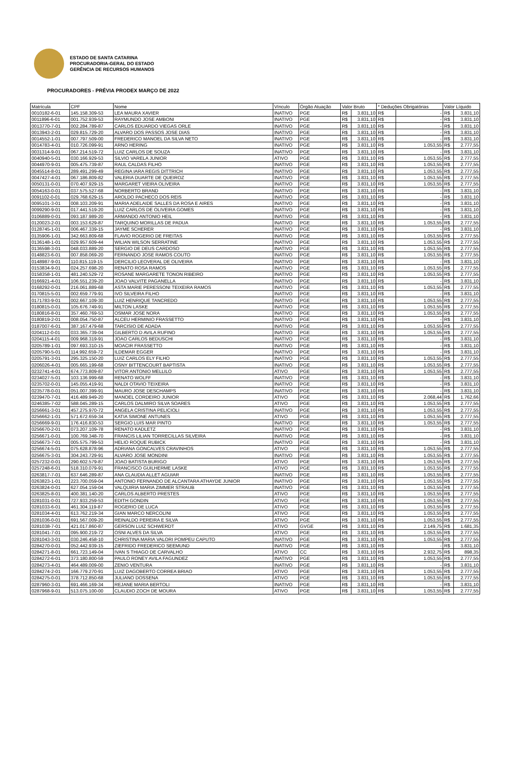ESTADO DE SANTA CATARINA
PROCURADORIA-GERAL DO ESTADO
GERÊNCIA DE RECURSOS HUMANOS
PROCURADORES - PRÉVIA PRODEX MARÇO DE 2022
| Matrícula | CPF | Nome | Vínculo | Órgão Atuação | Valor Bruto | | * Deduções Obrigatórias | | Valor Líquido | |
| --- | --- | --- | --- | --- | --- | --- | --- | --- | --- | --- |
| 0010182-6-01 | 145.158.309-53 | LEA MAURA XAVIER | INATIVO | PGE | R$ | 3.831,10 | R$ | - | R$ | 3.831,10 |
| 0011896-6-01 | 001.752.939-53 | RAYMUNDO JOSE AMBONI | INATIVO | PGE | R$ | 3.831,10 | R$ | - | R$ | 3.831,10 |
| 0013770-7-01 | 002.284.789-87 | CARLOS EDUARDO VIEGAS ORLE | INATIVO | PGE | R$ | 3.831,10 | R$ | - | R$ | 3.831,10 |
| 0013943-2-01 | 029.815.729-20 | ALVARO DOS PASSOS JOSE DIAS | INATIVO | PGE | R$ | 3.831,10 | R$ | - | R$ | 3.831,10 |
| 0014552-1-01 | 007.797.509-00 | FREDERICO MANOEL DA SILVA NETO | INATIVO | PGE | R$ | 3.831,10 | R$ | - | R$ | 3.831,10 |
| 0014783-4-01 | 010.726.099-91 | ARNO HERING | INATIVO | PGE | R$ | 3.831,10 | R$ | 1.053,55 | R$ | 2.777,55 |
| 0031314-9-01 | 067.214.519-72 | LUIZ CARLOS DE SOUZA | INATIVO | PGE | R$ | 3.831,10 | R$ | - | R$ | 3.831,10 |
| 0040940-5-01 | 030.166.929-53 | SILVIO VARELA JUNIOR | ATIVO | PGE | R$ | 3.831,10 | R$ | 1.053,55 | R$ | 2.777,55 |
| 0044970-9-01 | 005.475.739-87 | RAUL CALDAS FILHO | INATIVO | PGE | R$ | 3.831,10 | R$ | 1.053,55 | R$ | 2.777,55 |
| 0045514-8-01 | 289.491.299-49 | REGINA IARA REGIS DITTRICH | INATIVO | PGE | R$ | 3.831,10 | R$ | 1.053,55 | R$ | 2.777,55 |
| 0047427-4-01 | 067.186.809-82 | VALERIA DUARTE DE QUEIROZ | INATIVO | PGE | R$ | 3.831,10 | R$ | 1.053,55 | R$ | 2.777,55 |
| 0050131-0-01 | 070.407.929-15 | MARGARET VIEIRA OLIVEIRA | INATIVO | PGE | R$ | 3.831,10 | R$ | 1.053,55 | R$ | 2.777,55 |
| 0054163-0-01 | 037.575.527-68 | NORBERTO BRAND | INATIVO | PGE | R$ | 3.831,10 | R$ | - | R$ | 3.831,10 |
| 0091102-0-01 | 029.768.629-15 | AROLDO PACHECO DOS REIS | INATIVO | PGE | R$ | 3.831,10 | R$ | - | R$ | 3.831,10 |
| 0095101-3-01 | 008.103.209-91 | MARIA ADELAIDE SALLES DA ROSA E AIRES | INATIVO | PGE | R$ | 3.831,10 | R$ | - | R$ | 3.831,10 |
| 0099290-9-01 | 017.441.519-20 | LUIZ CARLOS DE OLIVEIRA GOMES | INATIVO | PGE | R$ | 3.831,10 | R$ | - | R$ | 3.831,10 |
| 0106889-0-01 | 093.187.989-20 | ARMANDO ANTONIO HEIL | INATIVO | PGE | R$ | 3.831,10 | R$ | - | R$ | 3.831,10 |
| 0120023-2-01 | 003.153.629-87 | TARQUINO MORILLAS DE PADUA | INATIVO | PGE | R$ | 3.831,10 | R$ | 1.053,55 | R$ | 2.777,55 |
| 0128745-1-01 | 006.467.339-15 | JAYME SCHERER | INATIVO | PGE | R$ | 3.831,10 | R$ | - | R$ | 3.831,10 |
| 0135906-1-01 | 342.663.809-68 | FLAVIO ROGERIO DE FREITAS | INATIVO | PGE | R$ | 3.831,10 | R$ | 1.053,55 | R$ | 2.777,55 |
| 0136148-1-01 | 029.957.609-44 | WILIAN WILSON SERRATINE | INATIVO | PGE | R$ | 3.831,10 | R$ | 1.053,55 | R$ | 2.777,55 |
| 0136598-3-01 | 048.033.889-20 | SERGIO DE DEUS CARDOSO | INATIVO | PGE | R$ | 3.831,10 | R$ | 1.053,55 | R$ | 2.777,55 |
| 0148823-6-01 | 007.858.069-20 | FERNANDO JOSE RAMOS COUTO | INATIVO | PGE | R$ | 3.831,10 | R$ | 1.053,55 | R$ | 2.777,55 |
| 0148987-9-01 | 110.815.119-15 | DERCILIO LEOVERAL DE OLIVEIRA | INATIVO | PGE | R$ | 3.831,10 | R$ | - | R$ | 3.831,10 |
| 0153834-9-01 | 024.257.698-20 | RENATO ROSA RAMOS | INATIVO | PGE | R$ | 3.831,10 | R$ | 1.053,55 | R$ | 2.777,55 |
| 0158358-1-01 | 481.240.529-72 | ROSANE MARGARETE TONON RIBEIRO | INATIVO | PGE | R$ | 3.831,10 | R$ | 1.053,55 | R$ | 2.777,55 |
| 0166921-4-01 | 106.551.239-20 | JOAO VALVITE PAGANELLA | INATIVO | PGE | R$ | 3.831,10 | R$ | - | R$ | 3.831,10 |
| 0168292-0-01 | 216.061.889-68 | ASTA MARIE PERESSONI TEIXEIRA RAMOS | INATIVO | PGE | R$ | 3.831,10 | R$ | 1.053,55 | R$ | 2.777,55 |
| 0170815-5-01 | 002.659.779-91 | IVO SILVEIRA FILHO | INATIVO | PGE | R$ | 3.831,10 | R$ | - | R$ | 3.831,10 |
| 0171783-9-01 | 002.667.109-30 | LUIZ HENRIQUE TANCREDO | INATIVO | PGE | R$ | 3.831,10 | R$ | 1.053,55 | R$ | 2.777,55 |
| 0180815-0-01 | 105.676.749-91 | MILTON LASKE | INATIVO | PGE | R$ | 3.831,10 | R$ | 1.053,55 | R$ | 2.777,55 |
| 0180816-8-01 | 357.460.769-53 | OSMAR JOSE NORA | INATIVO | PGE | R$ | 3.831,10 | R$ | 1.053,55 | R$ | 2.777,55 |
| 0180819-2-01 | 008.054.750-87 | ALCEU HERMINIO FRASSETTO | INATIVO | PGE | R$ | 3.831,10 | R$ | - | R$ | 3.831,10 |
| 0187007-6-01 | 387.167.479-68 | TARCISIO DE ADADA | INATIVO | PGE | R$ | 3.831,10 | R$ | 1.053,55 | R$ | 2.777,55 |
| 0204112-0-01 | 033.365.739-04 | GILBERTO D AVILA RUFINO | INATIVO | PGE | R$ | 3.831,10 | R$ | 1.053,55 | R$ | 2.777,55 |
| 0204115-4-01 | 009.968.319-91 | JOAO CARLOS BEDUSCHI | INATIVO | PGE | R$ | 3.831,10 | R$ | - | R$ | 3.831,10 |
| 0205789-1-01 | 097.693.310-15 | MOACIR FRASSETTO | INATIVO | PGE | R$ | 3.831,10 | R$ | - | R$ | 3.831,10 |
| 0205790-5-01 | 114.992.659-72 | ILDEMAR EGGER | INATIVO | PGE | R$ | 3.831,10 | R$ | - | R$ | 3.831,10 |
| 0205791-3-01 | 295.325.150-20 | LUIZ CARLOS ELY FILHO | INATIVO | PGE | R$ | 3.831,10 | R$ | 1.053,55 | R$ | 2.777,55 |
| 0206026-4-01 | 005.665.199-68 | OSNY BITTENCOURT BAPTISTA | INATIVO | PGE | R$ | 3.831,10 | R$ | 1.053,55 | R$ | 2.777,55 |
| 0232741-4-01 | 674.773.809-87 | VITOR ANTONIO MELLILO | ATIVO | PGE | R$ | 3.831,10 | R$ | 1.053,55 | R$ | 2.777,55 |
| 0234027-5-01 | 103.136.999-68 | RENATO WOLFF | INATIVO | PGE | R$ | 3.831,10 | R$ | - | R$ | 3.831,10 |
| 0235702-0-01 | 145.055.419-91 | NALDI OTAVIO TEIXEIRA | INATIVO | PGE | R$ | 3.831,10 | R$ | - | R$ | 3.831,10 |
| 0235778-0-01 | 051.007.399-91 | MAURO JOSE DESCHAMPS | INATIVO | PGE | R$ | 3.831,10 | R$ | - | R$ | 3.831,10 |
| 0239470-7-01 | 416.489.949-20 | MANOEL CORDEIRO JUNIOR | ATIVO | PGE | R$ | 3.831,10 | R$ | 2.068,44 | R$ | 1.762,66 |
| 0246385-7-02 | 588.045.289-15 | CARLOS DALMIRO SILVA SOARES | ATIVO | PGE | R$ | 3.831,10 | R$ | 1.053,55 | R$ | 2.777,55 |
| 0256661-3-01 | 457.275.970-72 | ANGELA CRISTINA PELICIOLI | INATIVO | PGE | R$ | 3.831,10 | R$ | 1.053,55 | R$ | 2.777,55 |
| 0256662-1-01 | 571.672.659-34 | KATIA SIMONE ANTUNES | ATIVO | PGE | R$ | 3.831,10 | R$ | 1.053,55 | R$ | 2.777,55 |
| 0256669-9-01 | 176.416.830-53 | SERGIO LUIS MAR PINTO | INATIVO | PGE | R$ | 3.831,10 | R$ | 1.053,55 | R$ | 2.777,55 |
| 0256670-2-01 | 073.207.109-78 | RENATO KADLETZ | INATIVO | PGE | R$ | 3.831,10 | R$ | - | R$ | 3.831,10 |
| 0256671-0-01 | 100.769.348-70 | FRANCIS LILIAN TORRECILLAS SILVEIRA | INATIVO | PGE | R$ | 3.831,10 | R$ | - | R$ | 3.831,10 |
| 0256673-7-01 | 005.575.799-53 | HELIO ROQUE RUBICK | INATIVO | PGE | R$ | 3.831,10 | R$ | - | R$ | 3.831,10 |
| 0256674-5-01 | 075.628.878-96 | ADRIANA GONCALVES CRAVINHOS | ATIVO | PGE | R$ | 3.831,10 | R$ | 1.053,55 | R$ | 2.777,55 |
| 0256675-3-01 | 304.243.729-91 | ALVARO JOSE MONDINI | INATIVO | PGE | R$ | 3.831,10 | R$ | 1.053,55 | R$ | 2.777,55 |
| 0257232-0-01 | 290.602.579-87 | JOAO BATISTA BURIGO | ATIVO | PGE | R$ | 3.831,10 | R$ | 1.053,55 | R$ | 2.777,55 |
| 0257248-6-01 | 518.310.079-91 | FRANCISCO GUILHERME LASKE | ATIVO | PGE | R$ | 3.831,10 | R$ | 1.053,55 | R$ | 2.777,55 |
| 0263817-7-01 | 637.646.289-87 | ANA CLAUDIA ALLET AGUIAR | INATIVO | PGE | R$ | 3.831,10 | R$ | 1.053,55 | R$ | 2.777,55 |
| 0263823-1-01 | 223.700.059-04 | ANTONIO FERNANDO DE ALCANTARA ATHAYDE JUNIOR | INATIVO | PGE | R$ | 3.831,10 | R$ | 1.053,55 | R$ | 2.777,55 |
| 0263824-0-01 | 627.054.159-04 | VALQUIRIA MARIA ZIMMER STRAUB | INATIVO | PGE | R$ | 3.831,10 | R$ | 1.053,55 | R$ | 2.777,55 |
| 0263825-8-01 | 400.381.140-20 | CARLOS ALBERTO PRESTES | ATIVO | PGE | R$ | 3.831,10 | R$ | 1.053,55 | R$ | 2.777,55 |
| 0281031-0-01 | 727.933.259-53 | EDITH GONDIN | ATIVO | PGE | R$ | 3.831,10 | R$ | 1.053,55 | R$ | 2.777,55 |
| 0281033-6-01 | 461.304.119-87 | ROGERIO DE LUCA | ATIVO | PGE | R$ | 3.831,10 | R$ | 1.053,55 | R$ | 2.777,55 |
| 0281034-4-01 | 613.762.219-34 | GIAN MARCO NERCOLINI | ATIVO | PGE | R$ | 3.831,10 | R$ | 1.053,55 | R$ | 2.777,55 |
| 0281036-0-01 | 691.567.009-20 | REINALDO PEREIRA E SILVA | ATIVO | PGE | R$ | 3.831,10 | R$ | 1.053,55 | R$ | 2.777,55 |
| 0281038-7-01 | 421.017.860-87 | GERSON LUIZ SCHWERDT | ATIVO | GVGE | R$ | 3.831,10 | R$ | 2.149,75 | R$ | 1.681,35 |
| 0281041-7-01 | 095.900.219-72 | OSNI ALVES DA SILVA | ATIVO | PGE | R$ | 3.831,10 | R$ | 1.053,55 | R$ | 2.777,55 |
| 0281043-3-01 | 030.246.458-10 | CHRISTINA MARIA VALORI POMPEU CAPUTO | INATIVO | PGE | R$ | 3.831,10 | R$ | 1.053,55 | R$ | 2.777,55 |
| 0284270-0-01 | 052.442.939-15 | ZIEFRIDO FREDERICO SEEMUND | INATIVO | PGE | R$ | 3.831,10 | R$ | - | R$ | 3.831,10 |
| 0284271-8-01 | 661.723.149-04 | IVAN S THIAGO DE CARVALHO | ATIVO | CC | R$ | 3.831,10 | R$ | 2.932,75 | R$ | 898,35 |
| 0284272-6-01 | 373.180.800-59 | PAULO RONEY AVILA FAGUNDEZ | INATIVO | PGE | R$ | 3.831,10 | R$ | 1.053,55 | R$ | 2.777,55 |
| 0284273-4-01 | 464.489.009-00 | ZENIO VENTURA | INATIVO | PGE | R$ | 3.831,10 | R$ | - | R$ | 3.831,10 |
| 0284274-2-01 | 166.779.270-91 | LUIZ DAGOBERTO CORREA BRIAO | ATIVO | PGE | R$ | 3.831,10 | R$ | 1.053,55 | R$ | 2.777,55 |
| 0284275-0-01 | 378.712.850-68 | JULIANO DOSSENA | ATIVO | PGE | R$ | 3.831,10 | R$ | 1.053,55 | R$ | 2.777,55 |
| 0287960-3-01 | 691.466.169-34 | REJANE MARIA BERTOLI | INATIVO | PGE | R$ | 3.831,10 | R$ | - | R$ | 3.831,10 |
| 0287968-9-01 | 513.075.100-00 | CLAUDIO ZOCH DE MOURA | ATIVO | PGE | R$ | 3.831,10 | R$ | 1.053,55 | R$ | 2.777,55 |